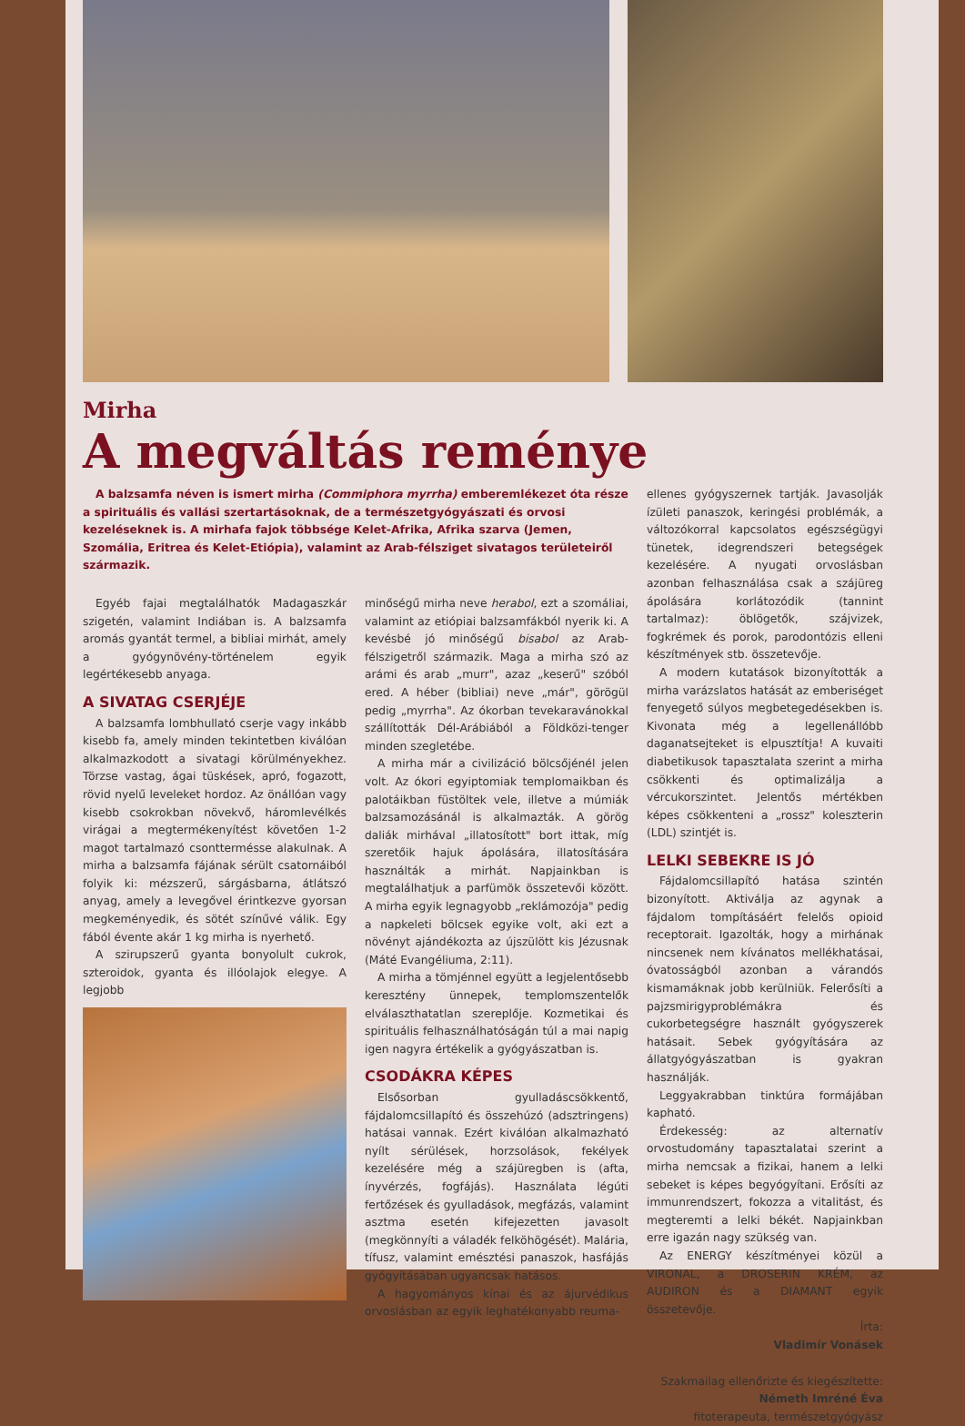Mirha
A megváltás reménye
A balzsamfa néven is ismert mirha (Commiphora myrrha) emberemlékezet óta része a spirituális és vallási szertartásoknak, de a természetgyógyászati és orvosi kezeléseknek is. A mirhafa fajok többsége Kelet-Afrika, Afrika szarva (Jemen, Szomália, Eritrea és Kelet-Etiópia), valamint az Arab-félsziget sivatagos területeiről származik.
Egyéb fajai megtalálhatók Madagaszkár szigetén, valamint Indiában is. A balzsamfa aromás gyantát termel, a bibliai mirhát, amely a gyógynövény-történelem egyik legértékesebb anyaga.
A SIVATAG CSERJÉJE
A balzsamfa lombhullató cserje vagy inkább kisebb fa, amely minden tekintetben kiválóan alkalmazkodott a sivatagi körülményekhez. Törzse vastag, ágai tüskések, apró, fogazott, rövid nyelű leveleket hordoz. Az önállóan vagy kisebb csokrokban növekvő, háromlevélkés virágai a megtermékenyítést követően 1-2 magot tartalmazó csonttermésse alakulnak. A mirha a balzsamfa fájának sérült csatornáiból folyik ki: mézszerű, sárgásbarna, átlátszó anyag, amely a levegővel érintkezve gyorsan megkeményedik, és sötét színűvé válik. Egy fából évente akár 1 kg mirha is nyerhető.
A szirupszerű gyanta bonyolult cukrok, szteroidok, gyanta és illóolajok elegye. A legjobb
minőségű mirha neve herabol, ezt a szomáliai, valamint az etiópiai balzsamfákból nyerik ki. A kevésbé jó minőségű bisabol az Arab-félszigetről származik. Maga a mirha szó az arámi és arab „murr", azaz „keserű" szóból ered. A héber (bibliai) neve „már", görögül pedig „myrrha". Az ókorban tevekaravánokkal szállították Dél-Arábiából a Földközi-tenger minden szegletébe.
A mirha már a civilizáció bölcsőjénél jelen volt. Az ókori egyiptomiak templomaikban és palotáikban füstöltek vele, illetve a múmiák balzsamozásánál is alkalmazták. A görög daliák mirhával „illatosított" bort ittak, míg szeretőik hajuk ápolására, illatosítására használták a mirhát. Napjainkban is megtalálhatjuk a parfümök összetevői között. A mirha egyik legnagyobb „reklámozója" pedig a napkeleti bölcsek egyike volt, aki ezt a növényt ajándékozta az újszülött kis Jézusnak (Máté Evangéliuma, 2:11).
A mirha a tömjénnel együtt a legjelentősebb keresztény ünnepek, templomszentelők elválaszthatatlan szereplője. Kozmetikai és spirituális felhasználhatóságán túl a mai napig igen nagyra értékelik a gyógyászatban is.
CSODÁKRA KÉPES
Elsősorban gyulladáscsökkentő, fájdalomcsillapító és összehúzó (adsztringens) hatásai vannak. Ezért kiválóan alkalmazható nyílt sérülések, horzsolások, fekélyek kezelésére még a szájüregben is (afta, ínyvérzés, fogfájás). Használata légúti fertőzések és gyulladások, megfázás, valamint asztma esetén kifejezetten javasolt (megkönnyíti a váladék felköhögését). Malária, tífusz, valamint emésztési panaszok, hasfájás gyógyításában ugyancsak hatásos.
A hagyományos kínai és az ájurvédikus orvoslásban az egyik leghatékonyabb reuma-
ellenes gyógyszernek tartják. Javasolják ízületi panaszok, keringési problémák, a változókorral kapcsolatos egészségügyi tünetek, idegrendszeri betegségek kezelésére. A nyugati orvoslásban azonban felhasználása csak a szájüreg ápolására korlátozódik (tannint tartalmaz): öblögetők, szájvizek, fogkrémek és porok, parodontózis elleni készítmények stb. összetevője.
A modern kutatások bizonyították a mirha varázslatos hatását az emberiséget fenyegető súlyos megbetegedésekben is. Kivonata még a legellenállóbb daganatsejteket is elpusztítja! A kuvaiti diabetikusok tapasztalata szerint a mirha csökkenti és optimalizálja a vércukorszintet. Jelentős mértékben képes csökkenteni a „rossz" koleszterin (LDL) szintjét is.
LELKI SEBEKRE IS JÓ
Fájdalomcsillapító hatása szintén bizonyított. Aktiválja az agynak a fájdalom tompításáért felelős opioid receptorait. Igazolták, hogy a mirhának nincsenek nem kívánatos mellékhatásai, óvatosságból azonban a várandós kismamáknak jobb kerülniük. Felerősíti a pajzsmirigyproblémákra és cukorbetegségre használt gyógyszerek hatásait. Sebek gyógyítására az állatgyógyászatban is gyakran használják.
Leggyakrabban tinktúra formájában kapható.
Érdekesség: az alternatív orvostudomány tapasztalatai szerint a mirha nemcsak a fizikai, hanem a lelki sebeket is képes begyógyítani. Erősíti az immunrendszert, fokozza a vitalitást, és megteremti a lelki békét. Napjainkban erre igazán nagy szükség van.
Az ENERGY készítményei közül a VIRONAL, a DROSERIN KRÉM, az AUDIRON és a DIAMANT egyik összetevője.
Írta:
Vladimír Vonásek
Szakmailag ellenőrizte és kiegészítette:
Németh Imréné Éva
fitoterapeuta, természetgyógyász